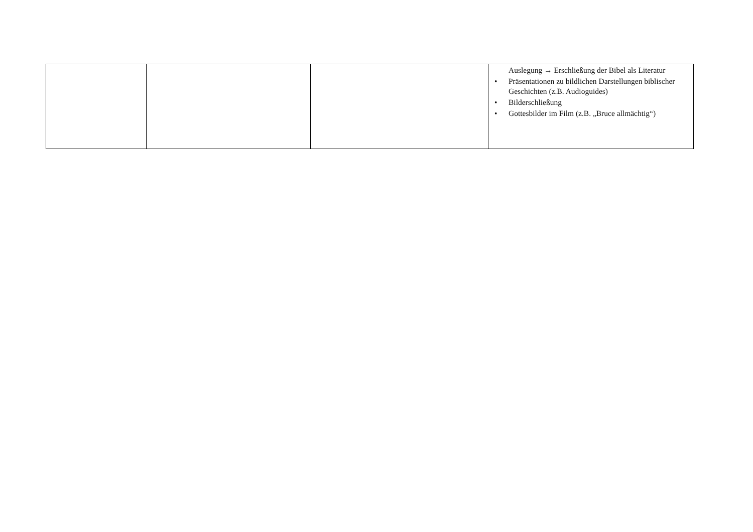| | | | Auslegung → Erschließung der Bibel als Literatur • Präsentationen zu bildlichen Darstellungen biblischer Geschichten (z.B. Audioguides) • Bilderschließung • Gottesbilder im Film (z.B. „Bruce allmächtig“) |